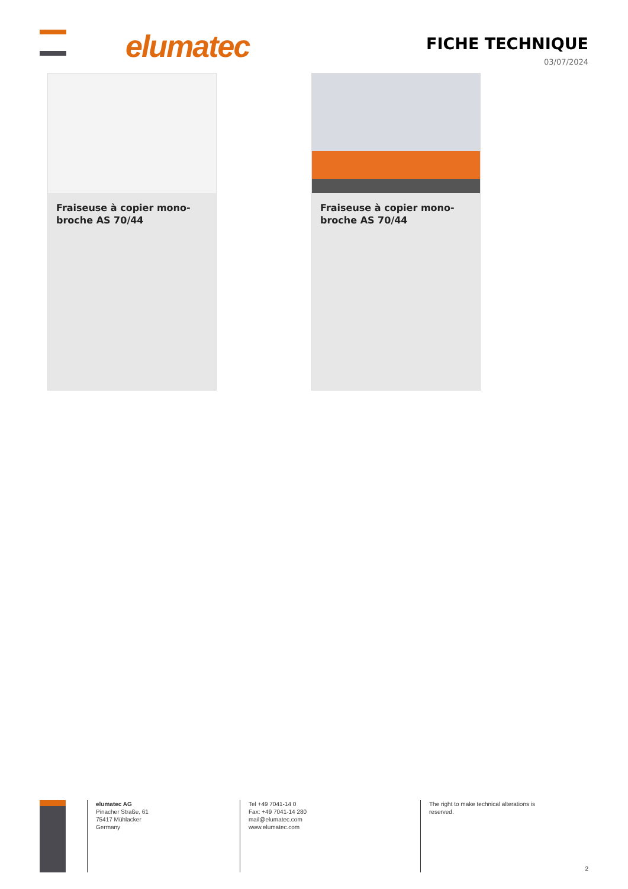elumatec
FICHE TECHNIQUE
03/07/2024
Fraiseuse à copier mono-broche AS 70/44
Fraiseuse à copier mono-broche AS 70/44
elumatec AG
Pinacher Straße, 61
75417 Mühlacker
Germany
Tel +49 7041-14 0
Fax: +49 7041-14 280
mail@elumatec.com
www.elumatec.com
The right to make technical alterations is
reserved.
2